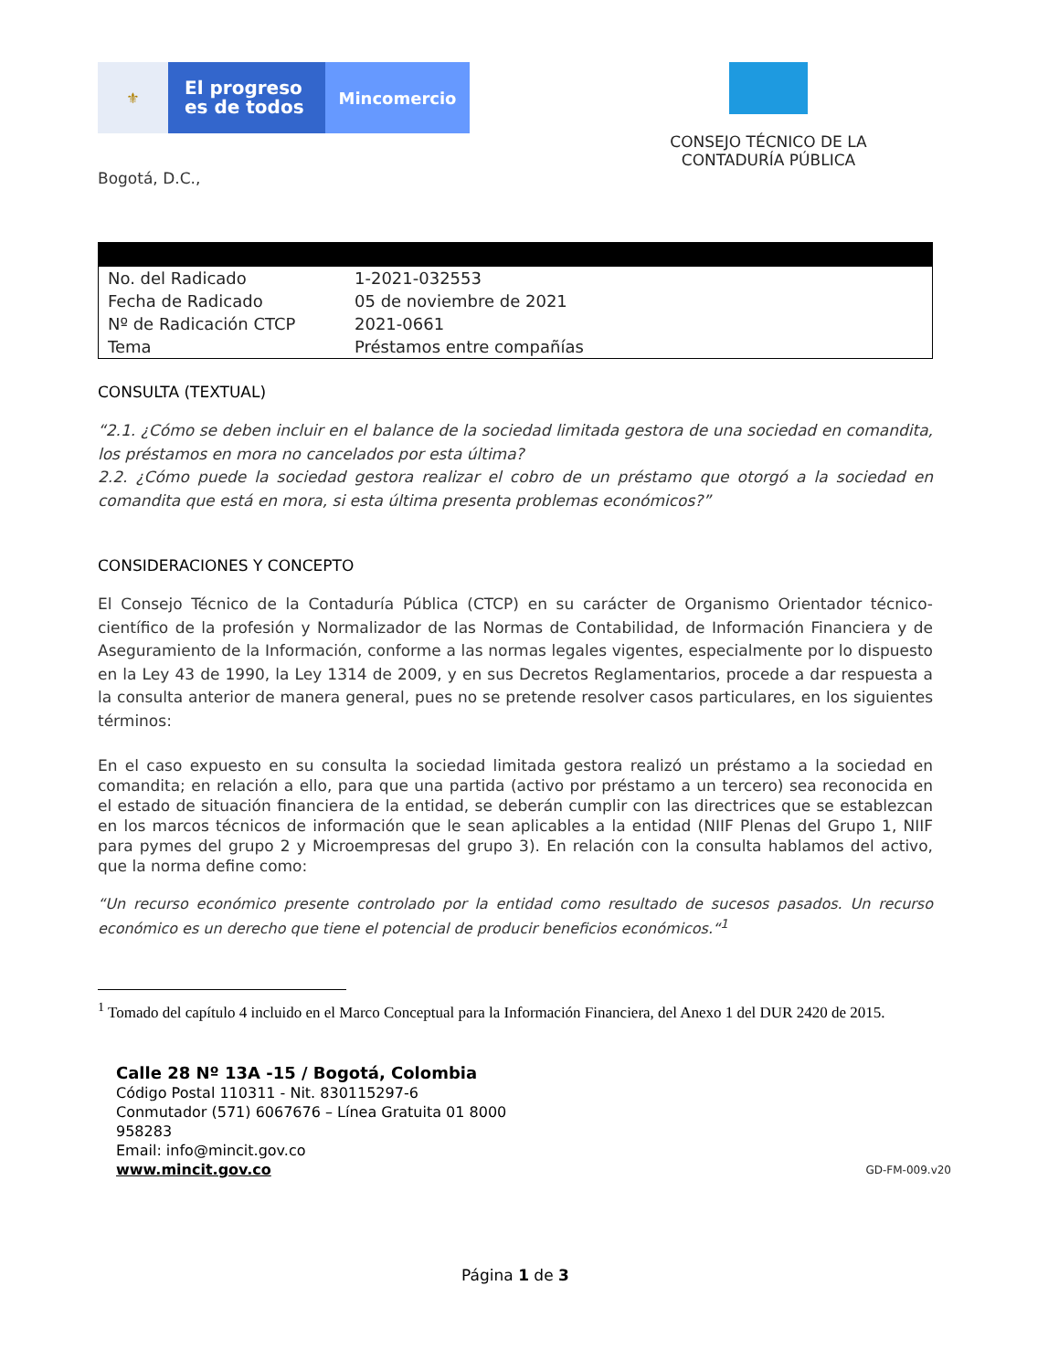⚜
El progreso
es de todos
Mincomercio
CONSEJO TÉCNICO DE LA CONTADURÍA PÚBLICA
Bogotá, D.C.,
| No. del Radicado | 1-2021-032553 |
| Fecha de Radicado | 05 de noviembre de 2021 |
| Nº de Radicación CTCP | 2021-0661 |
| Tema | Préstamos entre compañías |
CONSULTA (TEXTUAL)
“2.1. ¿Cómo se deben incluir en el balance de la sociedad limitada gestora de una sociedad en comandita, los préstamos en mora no cancelados por esta última?
2.2. ¿Cómo puede la sociedad gestora realizar el cobro de un préstamo que otorgó a la sociedad en comandita que está en mora, si esta última presenta problemas económicos?”
CONSIDERACIONES Y CONCEPTO
El Consejo Técnico de la Contaduría Pública (CTCP) en su carácter de Organismo Orientador técnico-científico de la profesión y Normalizador de las Normas de Contabilidad, de Información Financiera y de Aseguramiento de la Información, conforme a las normas legales vigentes, especialmente por lo dispuesto en la Ley 43 de 1990, la Ley 1314 de 2009, y en sus Decretos Reglamentarios, procede a dar respuesta a la consulta anterior de manera general, pues no se pretende resolver casos particulares, en los siguientes términos:
En el caso expuesto en su consulta la sociedad limitada gestora realizó un préstamo a la sociedad en comandita; en relación a ello, para que una partida (activo por préstamo a un tercero) sea reconocida en el estado de situación financiera de la entidad, se deberán cumplir con las directrices que se establezcan en los marcos técnicos de información que le sean aplicables a la entidad (NIIF Plenas del Grupo 1, NIIF para pymes del grupo 2 y Microempresas del grupo 3). En relación con la consulta hablamos del activo, que la norma define como:
“Un recurso económico presente controlado por la entidad como resultado de sucesos pasados. Un recurso económico es un derecho que tiene el potencial de producir beneficios económicos.“<sup>1</sup>
<sup>1</sup> Tomado del capítulo 4 incluido en el Marco Conceptual para la Información Financiera, del Anexo 1 del DUR 2420 de 2015.
Calle 28 Nº 13A -15 / Bogotá, Colombia
Código Postal 110311 - Nit. 830115297-6
Conmutador (571) 6067676 – Línea Gratuita 01 8000 958283
Email: info@mincit.gov.co
www.mincit.gov.co
GD-FM-009.v20
Página 1 de 3